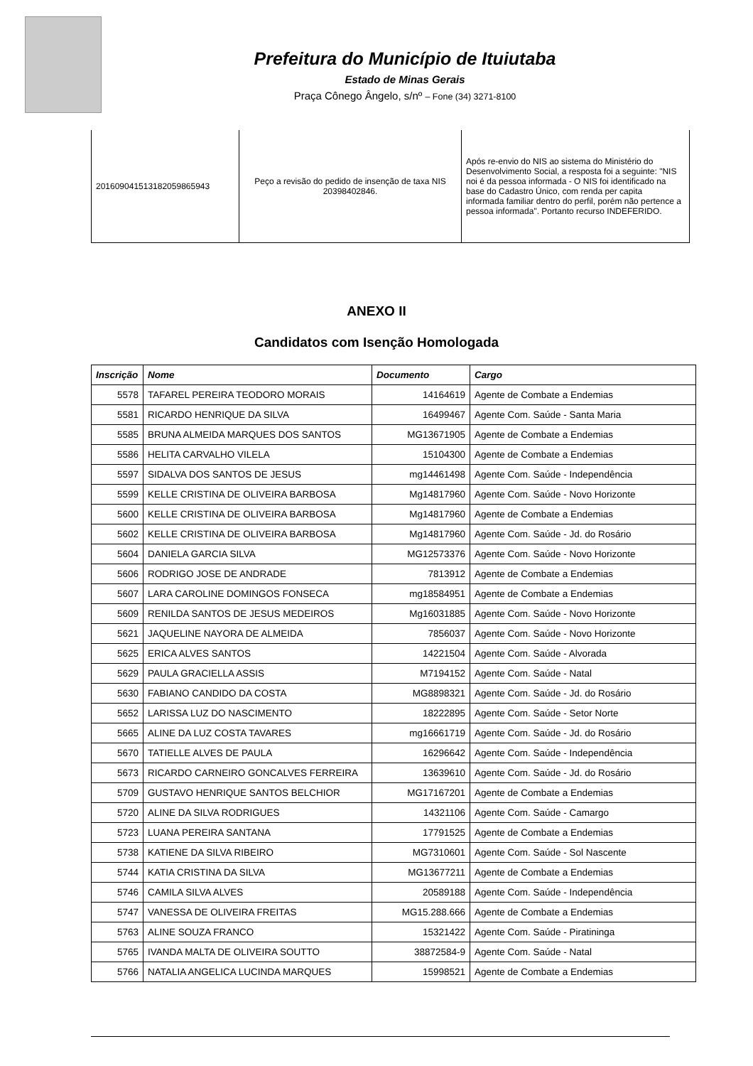Prefeitura do Município de Ituiutaba
Estado de Minas Gerais
Praça Cônego Ângelo, s/nº – Fone (34) 3271-8100
| 20160904151318205986594​3 | Peço a revisão do pedido de insenção de taxa NIS 20398402846. | Após re-envio do NIS ao sistema do Ministério do Desenvolvimento Social, a resposta foi a seguinte: "NIS noi é da pessoa informada - O NIS foi identificado na base do Cadastro Único, com renda per capita informada familiar dentro do perfil, porém não pertence a pessoa informada". Portanto recurso INDEFERIDO. |
ANEXO II
Candidatos com Isenção Homologada
| Inscrição | Nome | Documento | Cargo |
| --- | --- | --- | --- |
| 5578 | TAFAREL PEREIRA TEODORO MORAIS | 14164619 | Agente de Combate a Endemias |
| 5581 | RICARDO HENRIQUE DA SILVA | 16499467 | Agente Com. Saúde - Santa Maria |
| 5585 | BRUNA ALMEIDA MARQUES DOS SANTOS | MG13671905 | Agente de Combate a Endemias |
| 5586 | HELITA CARVALHO VILELA | 15104300 | Agente de Combate a Endemias |
| 5597 | SIDALVA DOS SANTOS DE JESUS | mg14461498 | Agente Com. Saúde - Independência |
| 5599 | KELLE CRISTINA DE OLIVEIRA BARBOSA | Mg14817960 | Agente Com. Saúde - Novo Horizonte |
| 5600 | KELLE CRISTINA DE OLIVEIRA BARBOSA | Mg14817960 | Agente de Combate a Endemias |
| 5602 | KELLE CRISTINA DE OLIVEIRA BARBOSA | Mg14817960 | Agente Com. Saúde - Jd. do Rosário |
| 5604 | DANIELA GARCIA SILVA | MG12573376 | Agente Com. Saúde - Novo Horizonte |
| 5606 | RODRIGO JOSE DE ANDRADE | 7813912 | Agente de Combate a Endemias |
| 5607 | LARA CAROLINE DOMINGOS FONSECA | mg18584951 | Agente de Combate a Endemias |
| 5609 | RENILDA SANTOS DE JESUS MEDEIROS | Mg16031885 | Agente Com. Saúde - Novo Horizonte |
| 5621 | JAQUELINE NAYORA DE ALMEIDA | 7856037 | Agente Com. Saúde - Novo Horizonte |
| 5625 | ERICA ALVES SANTOS | 14221504 | Agente Com. Saúde - Alvorada |
| 5629 | PAULA GRACIELLA ASSIS | M7194152 | Agente Com. Saúde - Natal |
| 5630 | FABIANO CANDIDO DA COSTA | MG8898321 | Agente Com. Saúde - Jd. do Rosário |
| 5652 | LARISSA LUZ DO NASCIMENTO | 18222895 | Agente Com. Saúde - Setor Norte |
| 5665 | ALINE DA LUZ COSTA TAVARES | mg16661719 | Agente Com. Saúde - Jd. do Rosário |
| 5670 | TATIELLE ALVES DE PAULA | 16296642 | Agente Com. Saúde - Independência |
| 5673 | RICARDO CARNEIRO GONCALVES FERREIRA | 13639610 | Agente Com. Saúde - Jd. do Rosário |
| 5709 | GUSTAVO HENRIQUE SANTOS BELCHIOR | MG17167201 | Agente de Combate a Endemias |
| 5720 | ALINE DA SILVA RODRIGUES | 14321106 | Agente Com. Saúde - Camargo |
| 5723 | LUANA PEREIRA SANTANA | 17791525 | Agente de Combate a Endemias |
| 5738 | KATIENE DA SILVA RIBEIRO | MG7310601 | Agente Com. Saúde - Sol Nascente |
| 5744 | KATIA CRISTINA DA SILVA | MG13677211 | Agente de Combate a Endemias |
| 5746 | CAMILA SILVA ALVES | 20589188 | Agente Com. Saúde - Independência |
| 5747 | VANESSA DE OLIVEIRA FREITAS | MG15.288.666 | Agente de Combate a Endemias |
| 5763 | ALINE SOUZA FRANCO | 15321422 | Agente Com. Saúde - Piratininga |
| 5765 | IVANDA MALTA DE OLIVEIRA SOUTTO | 38872584-9 | Agente Com. Saúde - Natal |
| 5766 | NATALIA ANGELICA LUCINDA MARQUES | 15998521 | Agente de Combate a Endemias |